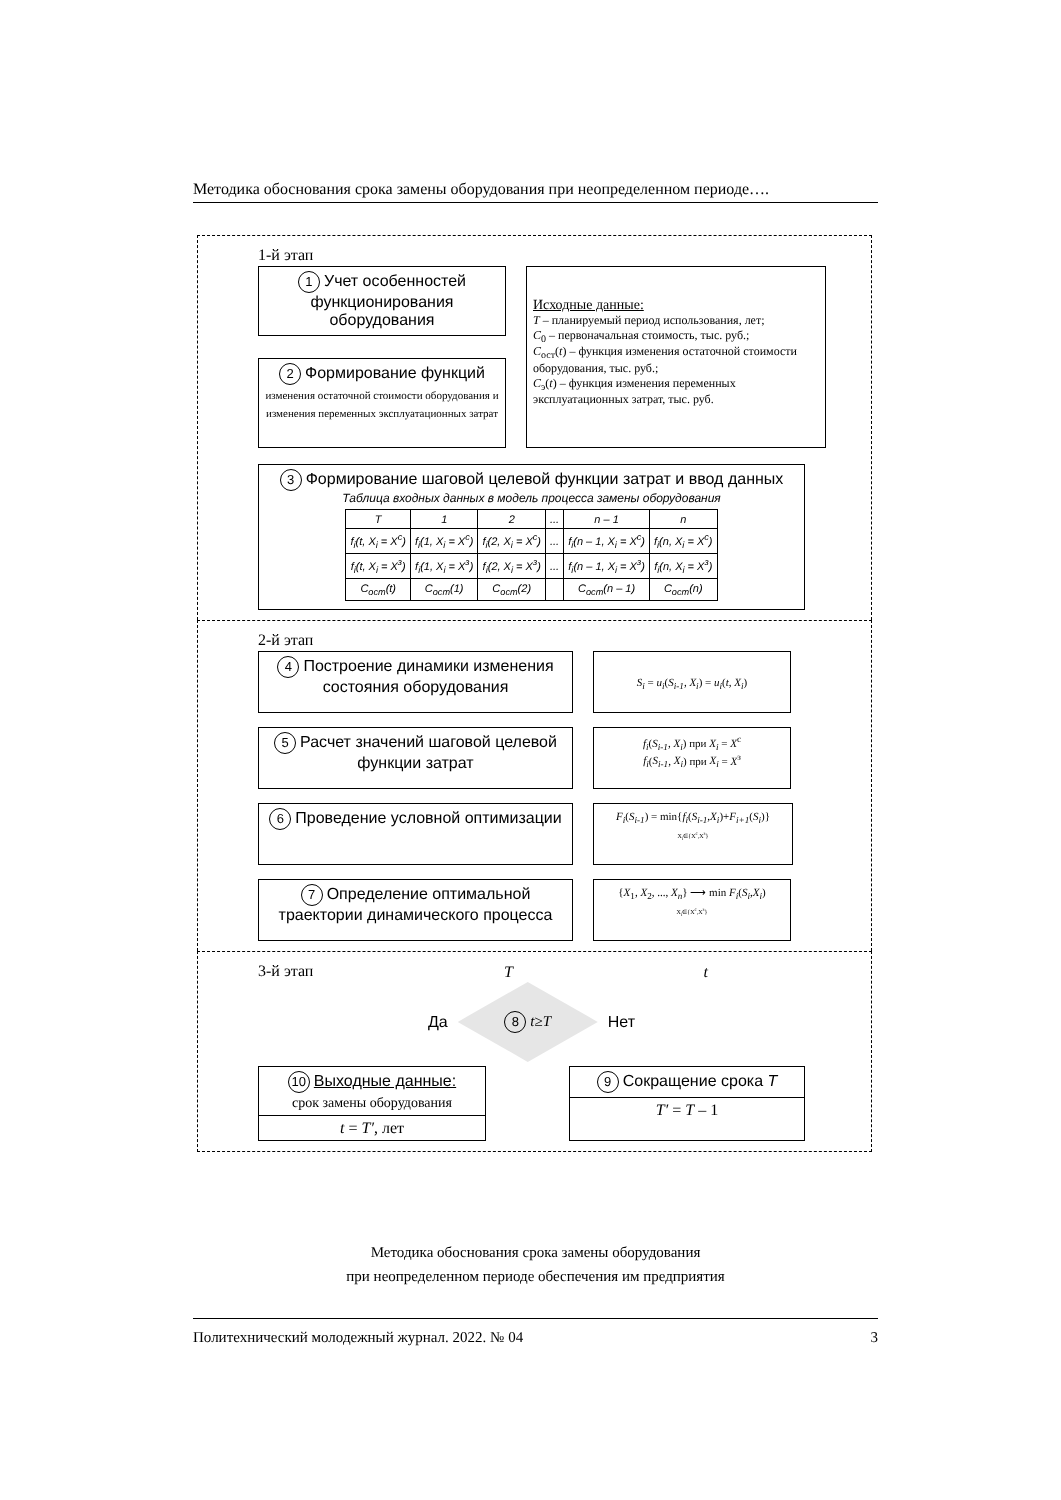Методика обоснования срока замены оборудования при неопределенном периоде….
1-й этап
1 Учет особенностей функционирования оборудования
2 Формирование функций
изменения остаточной стоимости оборудования и изменения переменных эксплуатационных затрат
Исходные данные:
T – планируемый период использования, лет;
C<sub>0</sub> – первоначальная стоимость, тыс. руб.;
C<sub>ост</sub>(t) – функция изменения остаточной стоимости оборудования, тыс. руб.;
C<sub>э</sub>(t) – функция изменения переменных эксплуатационных затрат, тыс. руб.
3 Формирование шаговой целевой функции затрат и ввод данных
Таблица входных данных в модель процесса замены оборудования
| T | 1 | 2 | ... | n – 1 | n |
| --- | --- | --- | --- | --- | --- |
| f<sub>i</sub>(t, X<sub>i</sub> = X<sup>с</sup>) | f<sub>i</sub>(1, X<sub>i</sub> = X<sup>с</sup>) | f<sub>i</sub>(2, X<sub>i</sub> = X<sup>с</sup>) | ... | f<sub>i</sub>(n – 1, X<sub>i</sub> = X<sup>с</sup>) | f<sub>i</sub>(n, X<sub>i</sub> = X<sup>с</sup>) |
| f<sub>i</sub>(t, X<sub>i</sub> = X<sup>з</sup>) | f<sub>i</sub>(1, X<sub>i</sub> = X<sup>з</sup>) | f<sub>i</sub>(2, X<sub>i</sub> = X<sup>з</sup>) | ... | f<sub>i</sub>(n – 1, X<sub>i</sub> = X<sup>з</sup>) | f<sub>i</sub>(n, X<sub>i</sub> = X<sup>з</sup>) |
| C<sub>ост</sub>(t) | C<sub>ост</sub>(1) | C<sub>ост</sub>(2) | | C<sub>ост</sub>(n – 1) | C<sub>ост</sub>(n) |
2-й этап
4 Построение динамики изменения состояния оборудования
S<sub>i</sub> = u<sub>i</sub>(S<sub>i-1</sub>, X<sub>i</sub>) = u<sub>i</sub>(t, X<sub>i</sub>)
5 Расчет значений шаговой целевой функции затрат
f<sub>i</sub>(S<sub>i-1</sub>, X<sub>i</sub>) при X<sub>i</sub> = X<sup>с</sup>
f<sub>i</sub>(S<sub>i-1</sub>, X<sub>i</sub>) при X<sub>i</sub> = X<sup>з</sup>
6 Проведение условной оптимизации
F<sub>i</sub>(S<sub>i-1</sub>) = min{f<sub>i</sub>(S<sub>i-1</sub>,X<sub>i</sub>)+F<sub>i+1</sub>(S<sub>i</sub>)}
<sub>X<sub>i</sub>∈{X<sup>с</sup>,X<sup>з</sup>}</sub>
7 Определение оптимальной траектории динамического процесса
{X<sub>1</sub>, X<sub>2</sub>, ..., X<sub>n</sub>} ⟶ min F<sub>i</sub>(S<sub>i</sub>,X<sub>i</sub>)
<sub>X<sub>i</sub>∈{X<sup>с</sup>,X<sup>з</sup>}</sub>
3-й этап T t
Да
8 t ≥ T
Нет
10 Выходные данные:
срок замены оборудования
t = T′, лет
9 Сокращение срока T
T′ = T – 1
Методика обоснования срока замены оборудования
при неопределенном периоде обеспечения им предприятия
Политехнический молодежный журнал. 2022. № 04 3